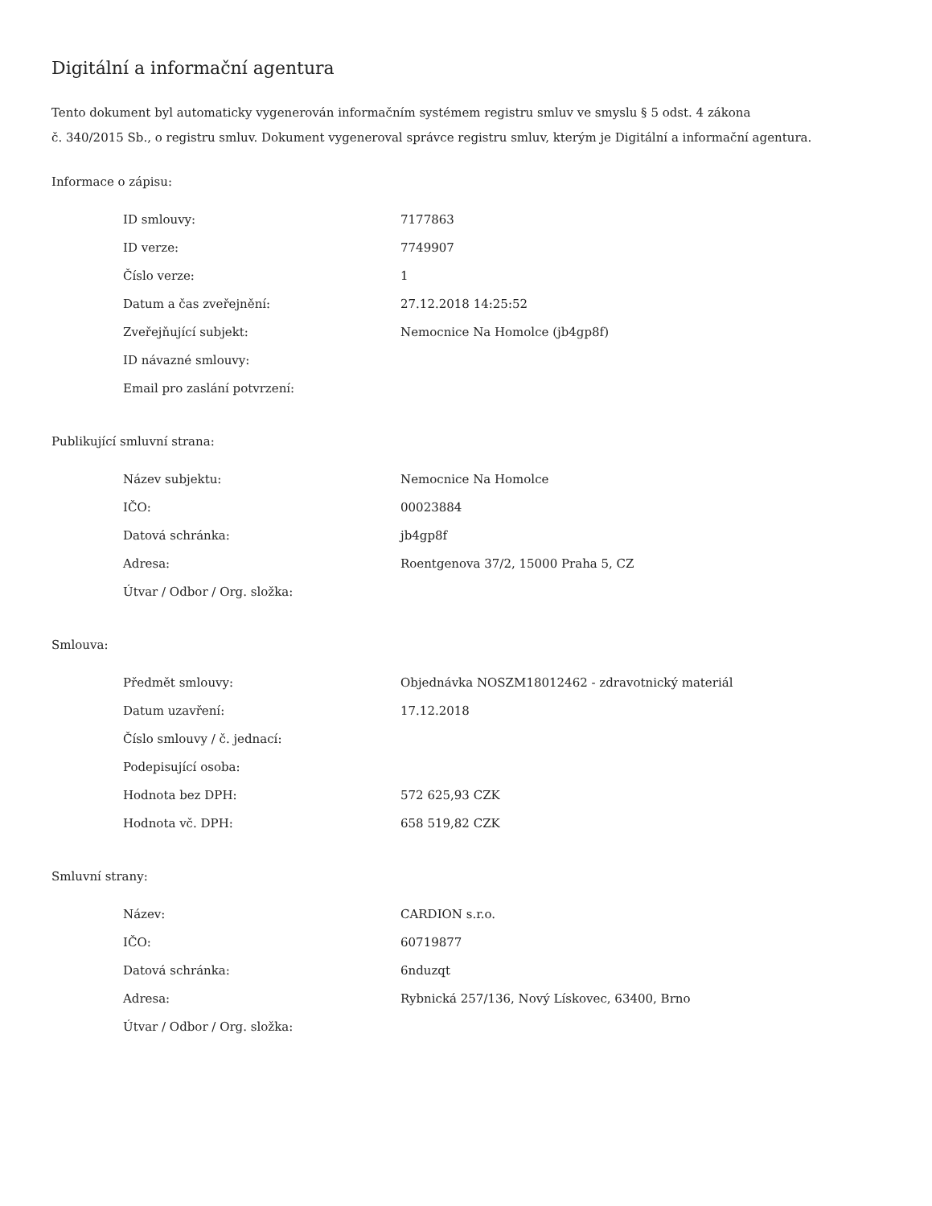Digitální a informační agentura
Tento dokument byl automaticky vygenerován informačním systémem registru smluv ve smyslu § 5 odst. 4 zákona
č. 340/2015 Sb., o registru smluv. Dokument vygeneroval správce registru smluv, kterým je Digitální a informační agentura.
Informace o zápisu:
| ID smlouvy: | 7177863 |
| ID verze: | 7749907 |
| Číslo verze: | 1 |
| Datum a čas zveřejnění: | 27.12.2018 14:25:52 |
| Zveřejňující subjekt: | Nemocnice Na Homolce (jb4gp8f) |
| ID návazné smlouvy: | |
| Email pro zaslání potvrzení: | |
Publikující smluvní strana:
| Název subjektu: | Nemocnice Na Homolce |
| IČO: | 00023884 |
| Datová schránka: | jb4gp8f |
| Adresa: | Roentgenova 37/2, 15000 Praha 5, CZ |
| Útvar / Odbor / Org. složka: | |
Smlouva:
| Předmět smlouvy: | Objednávka NOSZM18012462 - zdravotnický materiál |
| Datum uzavření: | 17.12.2018 |
| Číslo smlouvy / č. jednací: | |
| Podepisující osoba: | |
| Hodnota bez DPH: | 572 625,93 CZK |
| Hodnota vč. DPH: | 658 519,82 CZK |
Smluvní strany:
| Název: | CARDION s.r.o. |
| IČO: | 60719877 |
| Datová schránka: | 6nduzqt |
| Adresa: | Rybnická 257/136, Nový Lískovec, 63400, Brno |
| Útvar / Odbor / Org. složka: | |